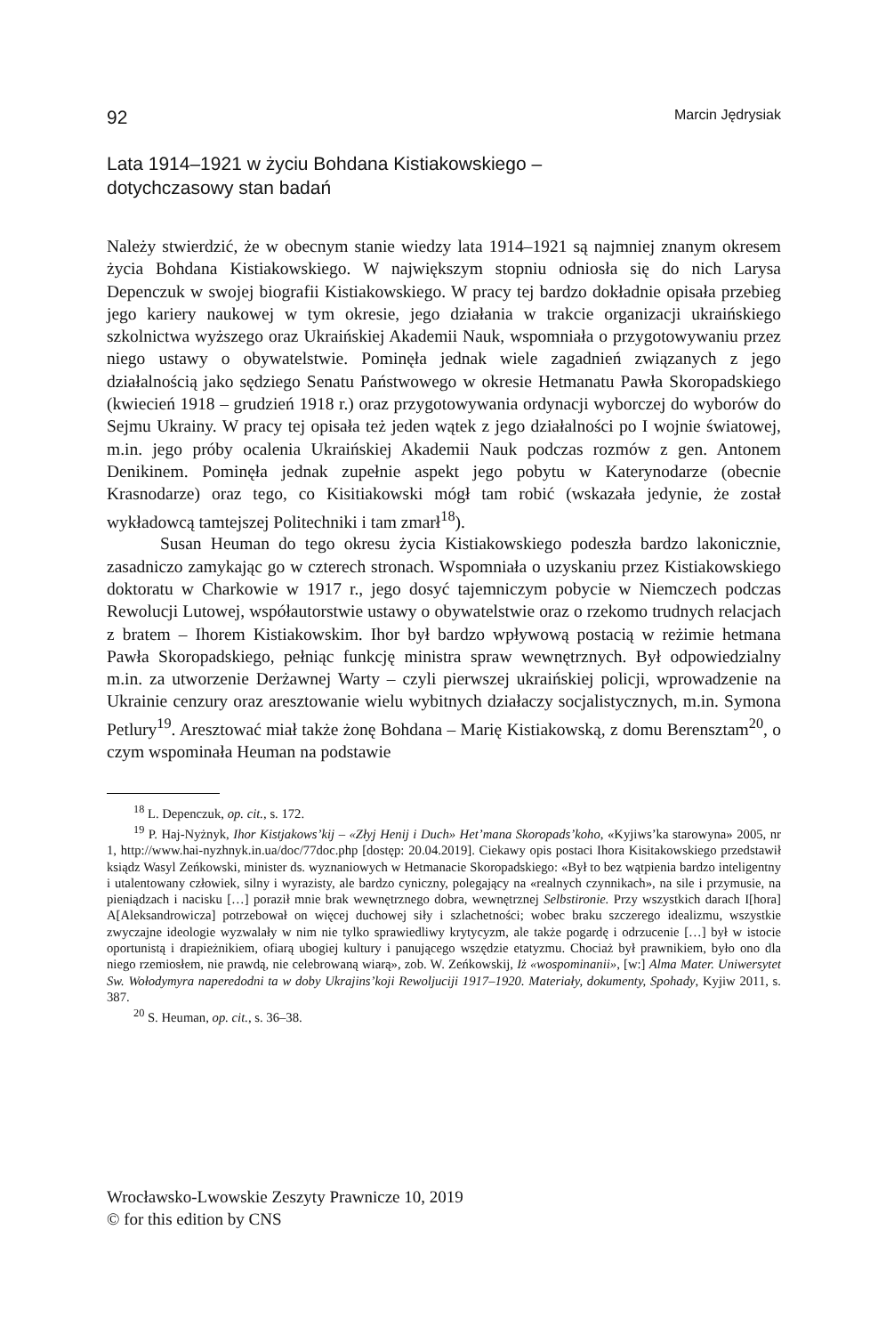92 Marcin Jędrysiak
Lata 1914–1921 w życiu Bohdana Kistiakowskiego – dotychczasowy stan badań
Należy stwierdzić, że w obecnym stanie wiedzy lata 1914–1921 są najmniej znanym okresem życia Bohdana Kistiakowskiego. W największym stopniu odniosła się do nich Larysa Depenczuk w swojej biografii Kistiakowskiego. W pracy tej bardzo dokładnie opisała przebieg jego kariery naukowej w tym okresie, jego działania w trakcie organizacji ukraińskiego szkolnictwa wyższego oraz Ukraińskiej Akademii Nauk, wspomniała o przygotowywaniu przez niego ustawy o obywatelstwie. Pominęła jednak wiele zagadnień związanych z jego działalnością jako sędziego Senatu Państwowego w okresie Hetmanatu Pawła Skoropadskiego (kwiecień 1918 – grudzień 1918 r.) oraz przygotowywania ordynacji wyborczej do wyborów do Sejmu Ukrainy. W pracy tej opisała też jeden wątek z jego działalności po I wojnie światowej, m.in. jego próby ocalenia Ukraińskiej Akademii Nauk podczas rozmów z gen. Antonem Denikinem. Pominęła jednak zupełnie aspekt jego pobytu w Katerynodarze (obecnie Krasnodarze) oraz tego, co Kisitiakowski mógł tam robić (wskazała jedynie, że został wykładowcą tamtejszej Politechniki i tam zmarł<sup>18</sup>).
Susan Heuman do tego okresu życia Kistiakowskiego podeszła bardzo lakonicznie, zasadniczo zamykając go w czterech stronach. Wspomniała o uzyskaniu przez Kistiakowskiego doktoratu w Charkowie w 1917 r., jego dosyć tajemniczym pobycie w Niemczech podczas Rewolucji Lutowej, współautorstwie ustawy o obywatelstwie oraz o rzekomo trudnych relacjach z bratem – Ihorem Kistiakowskim. Ihor był bardzo wpływową postacią w reżimie hetmana Pawła Skoropadskiego, pełniąc funkcję ministra spraw wewnętrznych. Był odpowiedzialny m.in. za utworzenie Derżawnej Warty – czyli pierwszej ukraińskiej policji, wprowadzenie na Ukrainie cenzury oraz aresztowanie wielu wybitnych działaczy socjalistycznych, m.in. Symona Petlury<sup>19</sup>. Aresztować miał także żonę Bohdana – Marię Kistiakowską, z domu Berensztam<sup>20</sup>, o czym wspominała Heuman na podstawie
<sup>18</sup> L. Depenczuk, op. cit., s. 172.
<sup>19</sup> P. Haj-Nyżnyk, Ihor Kistjakows’kij – «Złyj Henij i Duch» Het’mana Skoropads’koho, «Kyjiws’ka starowyna» 2005, nr 1, http://www.hai-nyzhnyk.in.ua/doc/77doc.php [dostęp: 20.04.2019]. Ciekawy opis postaci Ihora Kisitakowskiego przedstawił ksiądz Wasyl Zeńkowski, minister ds. wyznaniowych w Hetmanacie Skoropadskiego: «Był to bez wątpienia bardzo inteligentny i utalentowany człowiek, silny i wyrazisty, ale bardzo cyniczny, polegający na «realnych czynnikach», na sile i przymusie, na pieniądzach i nacisku […] poraził mnie brak wewnętrznego dobra, wewnętrznej Selbstironie. Przy wszystkich darach I[hora] A[Aleksandrowicza] potrzebował on więcej duchowej siły i szlachetności; wobec braku szczerego idealizmu, wszystkie zwyczajne ideologie wyzwalały w nim nie tylko sprawiedliwy krytycyzm, ale także pogardę i odrzucenie […] był w istocie oportunistą i drapieżnikiem, ofiarą ubogiej kultury i panującego wszędzie etatyzmu. Chociaż był prawnikiem, było ono dla niego rzemiosłem, nie prawdą, nie celebrowaną wiarą», zob. W. Zeńkowskij, Iż «wospominanii», [w:] Alma Mater. Uniwersytet Sw. Wołodymyra naperedodni ta w doby Ukrajins’koji Rewoljuciji 1917–1920. Materiały, dokumenty, Spohady, Kyjiw 2011, s. 387.
<sup>20</sup> S. Heuman, op. cit., s. 36–38.
Wrocławsko-Lwowskie Zeszyty Prawnicze 10, 2019
© for this edition by CNS